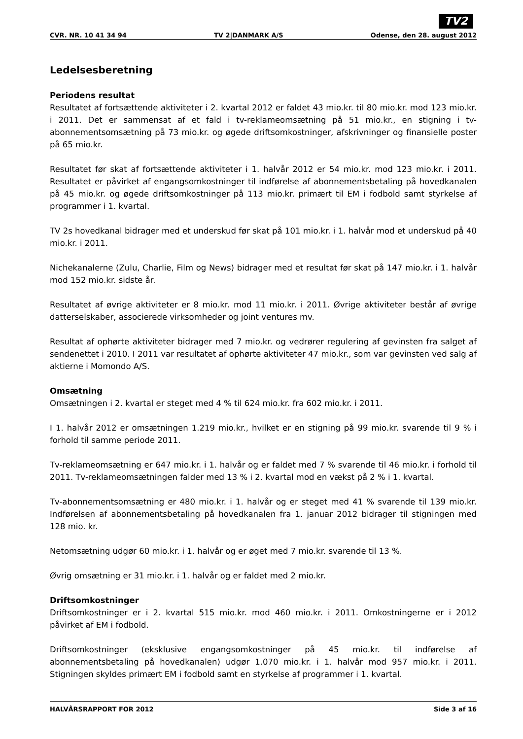TV2
CVR. NR. 10 41 34 94 TV 2|DANMARK A/S Odense, den 28. august 2012
Ledelsesberetning
Periodens resultat
Resultatet af fortsættende aktiviteter i 2. kvartal 2012 er faldet 43 mio.kr. til 80 mio.kr. mod 123 mio.kr. i 2011. Det er sammensat af et fald i tv-reklameomsætning på 51 mio.kr., en stigning i tv-abonnementsomsætning på 73 mio.kr. og øgede driftsomkostninger, afskrivninger og finansielle poster på 65 mio.kr.
Resultatet før skat af fortsættende aktiviteter i 1. halvår 2012 er 54 mio.kr. mod 123 mio.kr. i 2011. Resultatet er påvirket af engangsomkostninger til indførelse af abonnementsbetaling på hovedkanalen på 45 mio.kr. og øgede driftsomkostninger på 113 mio.kr. primært til EM i fodbold samt styrkelse af programmer i 1. kvartal.
TV 2s hovedkanal bidrager med et underskud før skat på 101 mio.kr. i 1. halvår mod et underskud på 40 mio.kr. i 2011.
Nichekanalerne (Zulu, Charlie, Film og News) bidrager med et resultat før skat på 147 mio.kr. i 1. halvår mod 152 mio.kr. sidste år.
Resultatet af øvrige aktiviteter er 8 mio.kr. mod 11 mio.kr. i 2011. Øvrige aktiviteter består af øvrige datterselskaber, associerede virksomheder og joint ventures mv.
Resultat af ophørte aktiviteter bidrager med 7 mio.kr. og vedrører regulering af gevinsten fra salget af sendenettet i 2010. I 2011 var resultatet af ophørte aktiviteter 47 mio.kr., som var gevinsten ved salg af aktierne i Momondo A/S.
Omsætning
Omsætningen i 2. kvartal er steget med 4 % til 624 mio.kr. fra 602 mio.kr. i 2011.
I 1. halvår 2012 er omsætningen 1.219 mio.kr., hvilket er en stigning på 99 mio.kr. svarende til 9 % i forhold til samme periode 2011.
Tv-reklameomsætning er 647 mio.kr. i 1. halvår og er faldet med 7 % svarende til 46 mio.kr. i forhold til 2011. Tv-reklameomsætningen falder med 13 % i 2. kvartal mod en vækst på 2 % i 1. kvartal.
Tv-abonnementsomsætning er 480 mio.kr. i 1. halvår og er steget med 41 % svarende til 139 mio.kr. Indførelsen af abonnementsbetaling på hovedkanalen fra 1. januar 2012 bidrager til stigningen med 128 mio. kr.
Netomsætning udgør 60 mio.kr. i 1. halvår og er øget med 7 mio.kr. svarende til 13 %.
Øvrig omsætning er 31 mio.kr. i 1. halvår og er faldet med 2 mio.kr.
Driftsomkostninger
Driftsomkostninger er i 2. kvartal 515 mio.kr. mod 460 mio.kr. i 2011. Omkostningerne er i 2012 påvirket af EM i fodbold.
Driftsomkostninger (eksklusive engangsomkostninger på 45 mio.kr. til indførelse af abonnementsbetaling på hovedkanalen) udgør 1.070 mio.kr. i 1. halvår mod 957 mio.kr. i 2011. Stigningen skyldes primært EM i fodbold samt en styrkelse af programmer i 1. kvartal.
HALVÅRSRAPPORT FOR 2012 Side 3 af 16